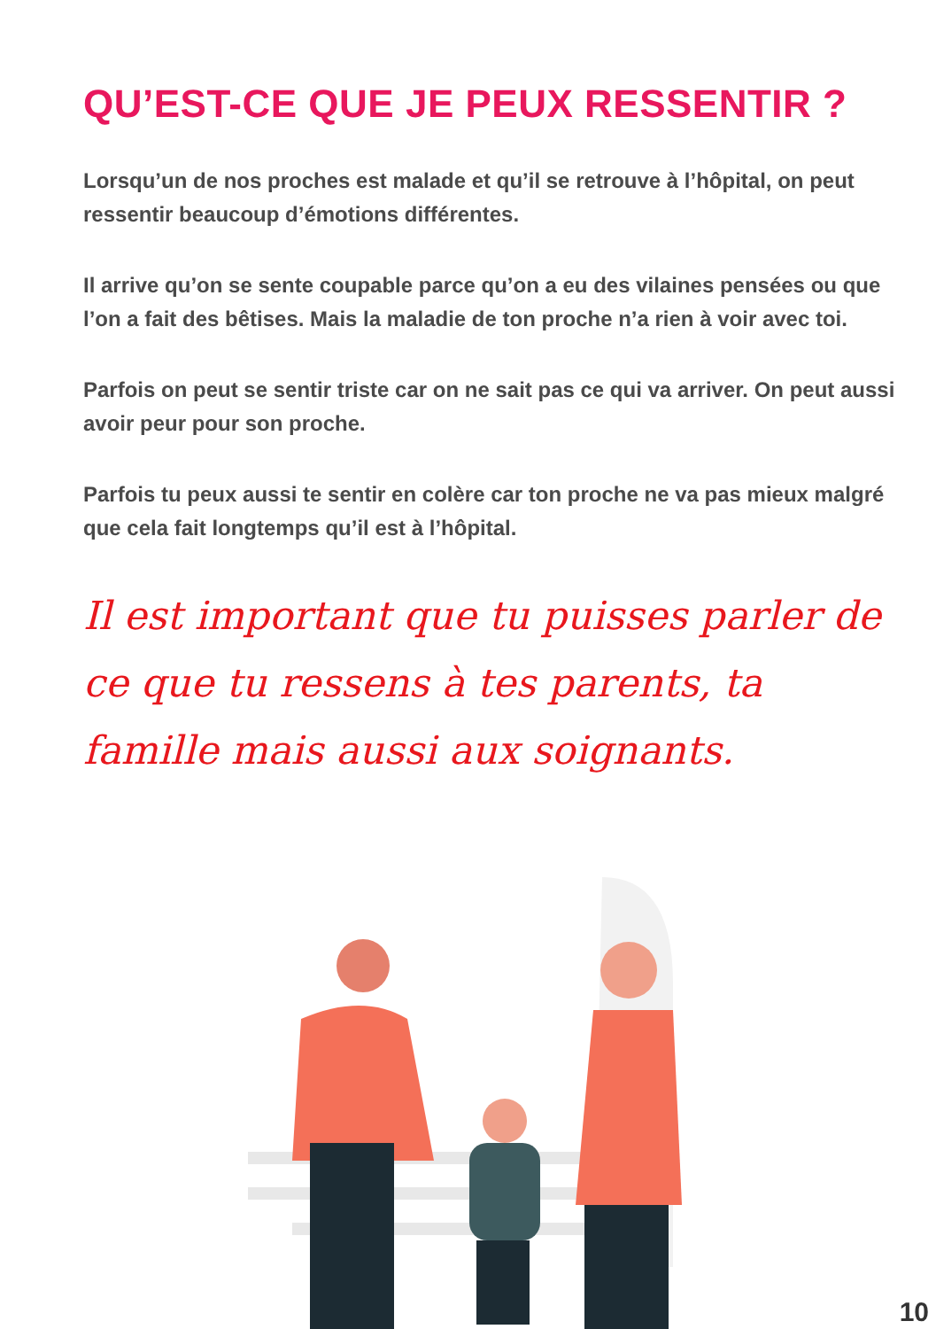QU’EST-CE QUE JE PEUX RESSENTIR ?
Lorsqu’un de nos proches est malade et qu’il se retrouve à l’hôpital, on peut ressentir beaucoup d’émotions différentes.
Il arrive qu’on se sente coupable parce qu’on a eu des vilaines pensées ou que l’on a fait des bêtises. Mais la maladie de ton proche n’a rien à voir avec toi.
Parfois on peut se sentir triste car on ne sait pas ce qui va arriver. On peut aussi avoir peur pour son proche.
Parfois tu peux aussi te sentir en colère car ton proche ne va pas mieux malgré que cela fait longtemps qu’il est à l’hôpital.
Il est important que tu puisses parler de ce que tu ressens à tes parents, ta famille mais aussi aux soignants.
10